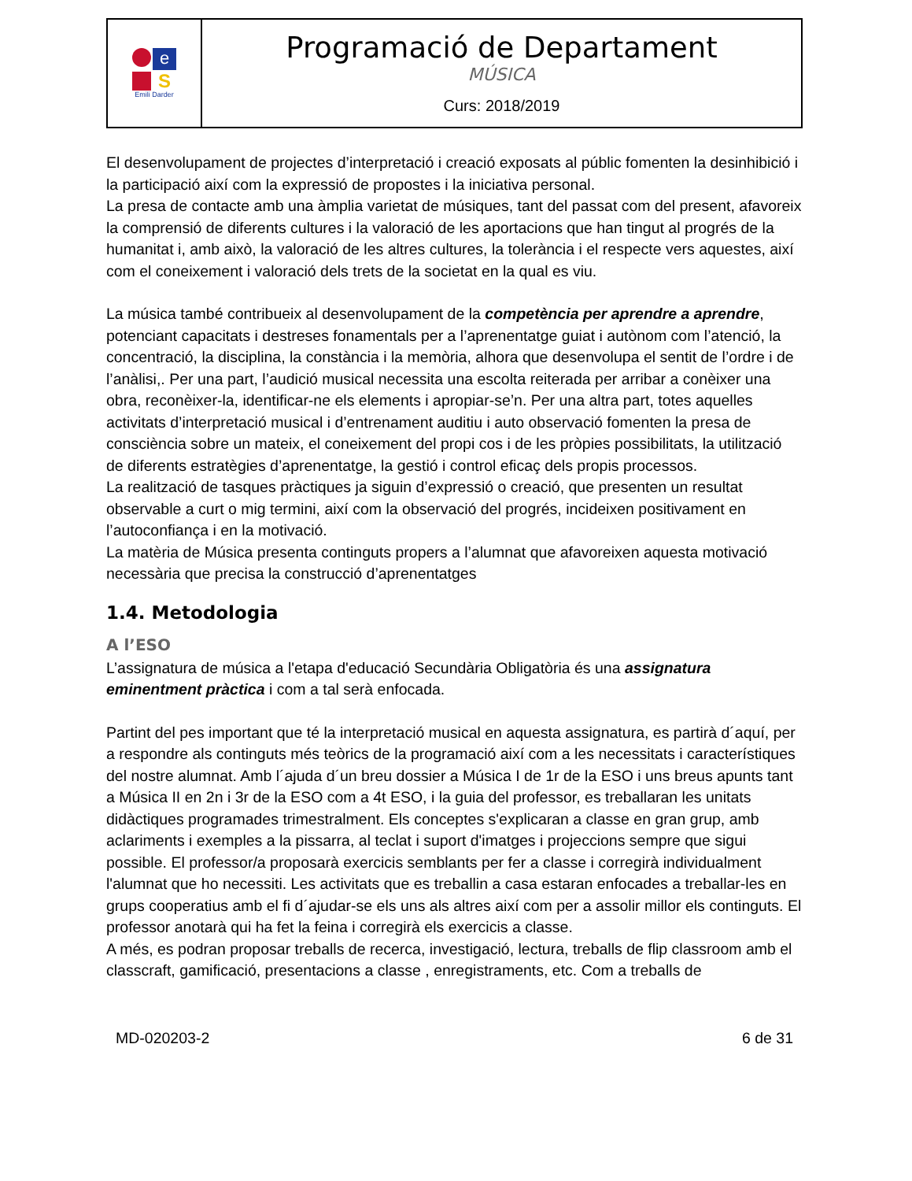| e S Emili Darder | Programació de Departament MÚSICA Curs: 2018/2019 |
El desenvolupament de projectes d’interpretació i creació exposats al públic fomenten la desinhibició i la participació així com la expressió de propostes i la iniciativa personal.
La presa de contacte amb una àmplia varietat de músiques, tant del passat com del present, afavoreix la comprensió de diferents cultures i la valoració de les aportacions que han tingut al progrés de la humanitat i, amb això, la valoració de les altres cultures, la tolerància i el respecte vers aquestes, així com el coneixement i valoració dels trets de la societat en la qual es viu.
La música també contribueix al desenvolupament de la competència per aprendre a aprendre, potenciant capacitats i destreses fonamentals per a l’aprenentatge guiat i autònom com l’atenció, la concentració, la disciplina, la constància i la memòria, alhora que desenvolupa el sentit de l’ordre i de l’anàlisi,. Per una part, l’audició musical necessita una escolta reiterada per arribar a conèixer una obra, reconèixer-la, identificar-ne els elements i apropiar-se’n. Per una altra part, totes aquelles activitats d’interpretació musical i d’entrenament auditiu i auto observació fomenten la presa de consciència sobre un mateix, el coneixement del propi cos i de les pròpies possibilitats, la utilització de diferents estratègies d’aprenentatge, la gestió i control eficaç dels propis processos.
La realització de tasques pràctiques ja siguin d’expressió o creació, que presenten un resultat observable a curt o mig termini, així com la observació del progrés, incideixen positivament en l’autoconfiança i en la motivació.
La matèria de Música presenta continguts propers a l’alumnat que afavoreixen aquesta motivació necessària que precisa la construcció d’aprenentatges
1.4. Metodologia
A l’ESO
L’assignatura de música a l'etapa d'educació Secundària Obligatòria és una assignatura eminentment pràctica i com a tal serà enfocada.
Partint del pes important que té la interpretació musical en aquesta assignatura, es partirà d´aquí, per a respondre als continguts més teòrics de la programació així com a les necessitats i característiques del nostre alumnat. Amb l´ajuda d´un breu dossier a Música I de 1r de la ESO i uns breus apunts tant a Música II en 2n i 3r de la ESO com a 4t ESO, i la guia del professor, es treballaran les unitats didàctiques programades trimestralment. Els conceptes s'explicaran a classe en gran grup, amb aclariments i exemples a la pissarra, al teclat i suport d'imatges i projeccions sempre que sigui possible. El professor/a proposarà exercicis semblants per fer a classe i corregirà individualment l'alumnat que ho necessiti. Les activitats que es treballin a casa estaran enfocades a treballar-les en grups cooperatius amb el fi d´ajudar-se els uns als altres així com per a assolir millor els continguts. El professor anotarà qui ha fet la feina i corregirà els exercicis a classe.
A més, es podran proposar treballs de recerca, investigació, lectura, treballs de flip classroom amb el classcraft, gamificació, presentacions a classe , enregistraments, etc. Com a treballs de
MD-020203-2 6 de 31